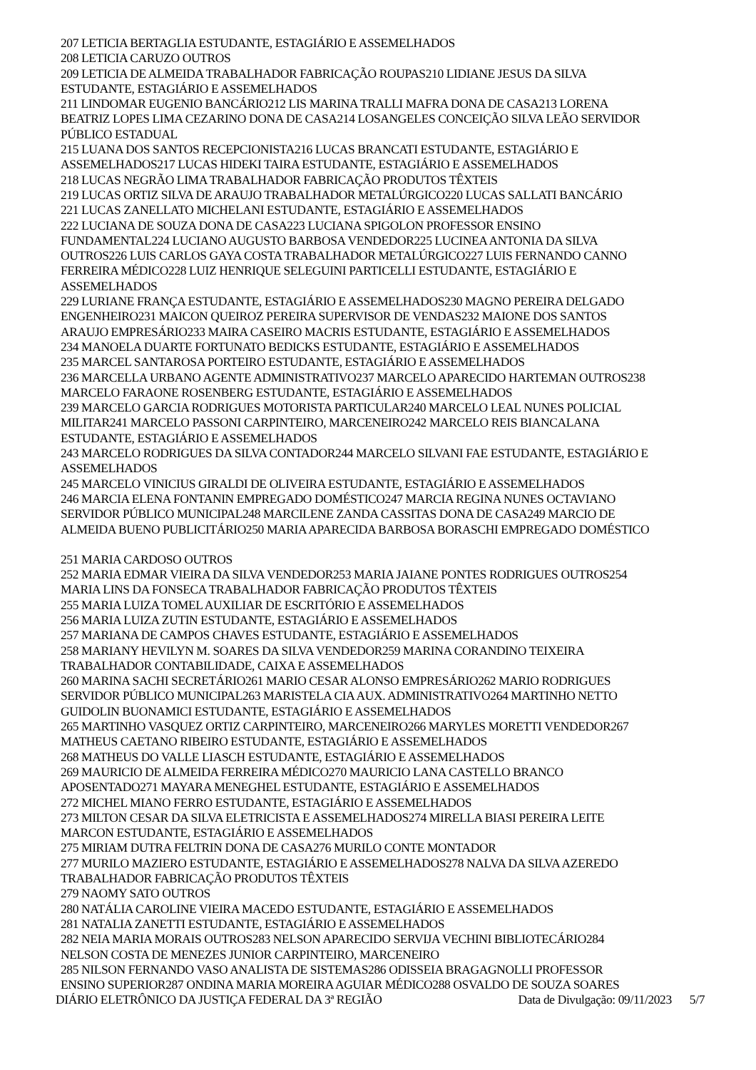207 LETICIA BERTAGLIA ESTUDANTE, ESTAGIÁRIO E ASSEMELHADOS
208 LETICIA CARUZO OUTROS
209 LETICIA DE ALMEIDA TRABALHADOR FABRICAÇÃO ROUPAS210 LIDIANE JESUS DA SILVA
ESTUDANTE, ESTAGIÁRIO E ASSEMELHADOS
211 LINDOMAR EUGENIO BANCÁRIO212 LIS MARINA TRALLI MAFRA DONA DE CASA213 LORENA
BEATRIZ LOPES LIMA CEZARINO DONA DE CASA214 LOSANGELES CONCEIÇÃO SILVA LEÃO SERVIDOR
PÚBLICO ESTADUAL
215 LUANA DOS SANTOS RECEPCIONISTA216 LUCAS BRANCATI ESTUDANTE, ESTAGIÁRIO E
ASSEMELHADOS217 LUCAS HIDEKI TAIRA ESTUDANTE, ESTAGIÁRIO E ASSEMELHADOS
218 LUCAS NEGRÃO LIMA TRABALHADOR FABRICAÇÃO PRODUTOS TÊXTEIS
219 LUCAS ORTIZ SILVA DE ARAUJO TRABALHADOR METALÚRGICO220 LUCAS SALLATI BANCÁRIO
221 LUCAS ZANELLATO MICHELANI ESTUDANTE, ESTAGIÁRIO E ASSEMELHADOS
222 LUCIANA DE SOUZA DONA DE CASA223 LUCIANA SPIGOLON PROFESSOR ENSINO
FUNDAMENTAL224 LUCIANO AUGUSTO BARBOSA VENDEDOR225 LUCINEA ANTONIA DA SILVA
OUTROS226 LUIS CARLOS GAYA COSTA TRABALHADOR METALÚRGICO227 LUIS FERNANDO CANNO
FERREIRA MÉDICO228 LUIZ HENRIQUE SELEGUINI PARTICELLI ESTUDANTE, ESTAGIÁRIO E
ASSEMELHADOS
229 LURIANE FRANÇA ESTUDANTE, ESTAGIÁRIO E ASSEMELHADOS230 MAGNO PEREIRA DELGADO
ENGENHEIRO231 MAICON QUEIROZ PEREIRA SUPERVISOR DE VENDAS232 MAIONE DOS SANTOS
ARAUJO EMPRESÁRIO233 MAIRA CASEIRO MACRIS ESTUDANTE, ESTAGIÁRIO E ASSEMELHADOS
234 MANOELA DUARTE FORTUNATO BEDICKS ESTUDANTE, ESTAGIÁRIO E ASSEMELHADOS
235 MARCEL SANTAROSA PORTEIRO ESTUDANTE, ESTAGIÁRIO E ASSEMELHADOS
236 MARCELLA URBANO AGENTE ADMINISTRATIVO237 MARCELO APARECIDO HARTEMAN OUTROS238
MARCELO FARAONE ROSENBERG ESTUDANTE, ESTAGIÁRIO E ASSEMELHADOS
239 MARCELO GARCIA RODRIGUES MOTORISTA PARTICULAR240 MARCELO LEAL NUNES POLICIAL
MILITAR241 MARCELO PASSONI CARPINTEIRO, MARCENEIRO242 MARCELO REIS BIANCALANA
ESTUDANTE, ESTAGIÁRIO E ASSEMELHADOS
243 MARCELO RODRIGUES DA SILVA CONTADOR244 MARCELO SILVANI FAE ESTUDANTE, ESTAGIÁRIO E
ASSEMELHADOS
245 MARCELO VINICIUS GIRALDI DE OLIVEIRA ESTUDANTE, ESTAGIÁRIO E ASSEMELHADOS
246 MARCIA ELENA FONTANIN EMPREGADO DOMÉSTICO247 MARCIA REGINA NUNES OCTAVIANO
SERVIDOR PÚBLICO MUNICIPAL248 MARCILENE ZANDA CASSITAS DONA DE CASA249 MARCIO DE
ALMEIDA BUENO PUBLICITÁRIO250 MARIA APARECIDA BARBOSA BORASCHI EMPREGADO DOMÉSTICO
251 MARIA CARDOSO OUTROS
252 MARIA EDMAR VIEIRA DA SILVA VENDEDOR253 MARIA JAIANE PONTES RODRIGUES OUTROS254
MARIA LINS DA FONSECA TRABALHADOR FABRICAÇÃO PRODUTOS TÊXTEIS
255 MARIA LUIZA TOMEL AUXILIAR DE ESCRITÓRIO E ASSEMELHADOS
256 MARIA LUIZA ZUTIN ESTUDANTE, ESTAGIÁRIO E ASSEMELHADOS
257 MARIANA DE CAMPOS CHAVES ESTUDANTE, ESTAGIÁRIO E ASSEMELHADOS
258 MARIANY HEVILYN M. SOARES DA SILVA VENDEDOR259 MARINA CORANDINO TEIXEIRA
TRABALHADOR CONTABILIDADE, CAIXA E ASSEMELHADOS
260 MARINA SACHI SECRETÁRIO261 MARIO CESAR ALONSO EMPRESÁRIO262 MARIO RODRIGUES
SERVIDOR PÚBLICO MUNICIPAL263 MARISTELA CIA AUX. ADMINISTRATIVO264 MARTINHO NETTO
GUIDOLIN BUONAMICI ESTUDANTE, ESTAGIÁRIO E ASSEMELHADOS
265 MARTINHO VASQUEZ ORTIZ CARPINTEIRO, MARCENEIRO266 MARYLES MORETTI VENDEDOR267
MATHEUS CAETANO RIBEIRO ESTUDANTE, ESTAGIÁRIO E ASSEMELHADOS
268 MATHEUS DO VALLE LIASCH ESTUDANTE, ESTAGIÁRIO E ASSEMELHADOS
269 MAURICIO DE ALMEIDA FERREIRA MÉDICO270 MAURICIO LANA CASTELLO BRANCO
APOSENTADO271 MAYARA MENEGHEL ESTUDANTE, ESTAGIÁRIO E ASSEMELHADOS
272 MICHEL MIANO FERRO ESTUDANTE, ESTAGIÁRIO E ASSEMELHADOS
273 MILTON CESAR DA SILVA ELETRICISTA E ASSEMELHADOS274 MIRELLA BIASI PEREIRA LEITE
MARCON ESTUDANTE, ESTAGIÁRIO E ASSEMELHADOS
275 MIRIAM DUTRA FELTRIN DONA DE CASA276 MURILO CONTE MONTADOR
277 MURILO MAZIERO ESTUDANTE, ESTAGIÁRIO E ASSEMELHADOS278 NALVA DA SILVA AZEREDO
TRABALHADOR FABRICAÇÃO PRODUTOS TÊXTEIS
279 NAOMY SATO OUTROS
280 NATÁLIA CAROLINE VIEIRA MACEDO ESTUDANTE, ESTAGIÁRIO E ASSEMELHADOS
281 NATALIA ZANETTI ESTUDANTE, ESTAGIÁRIO E ASSEMELHADOS
282 NEIA MARIA MORAIS OUTROS283 NELSON APARECIDO SERVIJA VECHINI BIBLIOTECÁRIO284
NELSON COSTA DE MENEZES JUNIOR CARPINTEIRO, MARCENEIRO
285 NILSON FERNANDO VASO ANALISTA DE SISTEMAS286 ODISSEIA BRAGAGNOLLI PROFESSOR
ENSINO SUPERIOR287 ONDINA MARIA MOREIRA AGUIAR MÉDICO288 OSVALDO DE SOUZA SOARES
DIÁRIO ELETRÔNICO DA JUSTIÇA FEDERAL DA 3ª REGIÃO Data de Divulgação: 09/11/2023 5/7